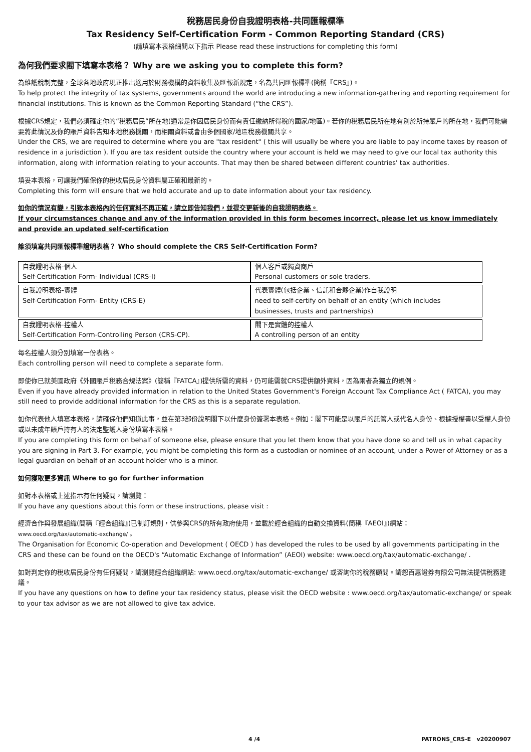稅務居民身份自我證明表格-共同匯報標準
Tax Residency Self-Certification Form - Common Reporting Standard (CRS)
(請填寫本表格細閱以下指示 Please read these instructions for completing this form)
為何我們要求閣下填寫本表格？ Why are we asking you to complete this form?
為維護稅制完整，全球各地政府現正推出適用於財務機構的資料收集及匯報新規定，名為共同匯報標準(簡稱『CRS』)。
To help protect the integrity of tax systems, governments around the world are introducing a new information-gathering and reporting requirement for financial institutions. This is known as the Common Reporting Standard (“the CRS”).
根據CRS規定，我們必須確定你的“稅務居民”所在地(通常是你因居民身份而有責任繳納所得稅的國家/地區)。若你的稅務居民所在地有別於所持賬戶的所在地，我們可能需要將此情況及你的賬戶資料告知本地稅務機關，而相關資料或會由多個國家/地區稅務機關共享。
Under the CRS, we are required to determine where you are "tax resident" ( this will usually be where you are liable to pay income taxes by reason of residence in a jurisdiction ). If you are tax resident outside the country where your account is held we may need to give our local tax authority this information, along with information relating to your accounts. That may then be shared between different countries' tax authorities.
填妥本表格，可讓我們確保你的稅收居民身份資料屬正確和最新的。
Completing this form will ensure that we hold accurate and up to date information about your tax residency.
如你的情況有變，引致本表格內的任何資料不再正確，請立即告知我們，並提交更新後的自我證明表格。
If your circumstances change and any of the information provided in this form becomes incorrect, please let us know immediately and provide an updated self-certification
誰須填寫共同匯報標準證明表格？ Who should complete the CRS Self-Certification Form?
| 自我證明表格-個人 Self-Certification Form- Individual (CRS-I) | 個人客戶或獨資商戶 Personal customers or sole traders. |
| 自我證明表格-實體 Self-Certification Form- Entity (CRS-E) | 代表實體(包括企業、信託和合夥企業)作自我證明 need to self-certify on behalf of an entity (which includes businesses, trusts and partnerships) |
| 自我證明表格-控權人 Self-Certification Form-Controlling Person (CRS-CP). | 閣下是實體的控權人 A controlling person of an entity |
每名控權人須分別填寫一份表格。
Each controlling person will need to complete a separate form.
即使你已就美國政府《外國賬戶稅務合規法案》(簡稱『FATCA』)提供所需的資料，仍可能需就CRS提供額外資料，因為兩者為獨立的規例。
Even if you have already provided information in relation to the United States Government's Foreign Account Tax Compliance Act ( FATCA), you may still need to provide additional information for the CRS as this is a separate regulation.
如你代表他人填寫本表格，請確保他們知道此事，並在第3部份說明閣下以什麼身份簽署本表格。例如：閣下可能是以賬戶的託管人或代名人身份、根據授權書以受權人身份或以未成年賬戶持有人的法定監護人身份填寫本表格。
If you are completing this form on behalf of someone else, please ensure that you let them know that you have done so and tell us in what capacity you are signing in Part 3. For example, you might be completing this form as a custodian or nominee of an account, under a Power of Attorney or as a legal guardian on behalf of an account holder who is a minor.
如何獲取更多資訊 Where to go for further information
如對本表格或上述指示有任何疑問，請瀏覽：
If you have any questions about this form or these instructions, please visit :
經濟合作與發展組織(簡稱『經合組織』)已制訂規則，供參與CRS的所有政府使用，並載於經合組織的自動交換資料(簡稱『AEOI』)網站：
www.oecd.org/tax/automatic-exchange/ 。
The Organisation for Economic Co-operation and Development ( OECD ) has developed the rules to be used by all governments participating in the CRS and these can be found on the OECD's “Automatic Exchange of Information” (AEOI) website: www.oecd.org/tax/automatic-exchange/ .
如對判定你的稅收居民身份有任何疑問，請瀏覽經合組織網站: www.oecd.org/tax/automatic-exchange/ 或咨詢你的稅務顧問。請恕百惠證券有限公司無法提供稅務建議。
If you have any questions on how to define your tax residency status, please visit the OECD website : www.oecd.org/tax/automatic-exchange/ or speak to your tax advisor as we are not allowed to give tax advice.
4 /4 PATRONS_CRS-E v20200907